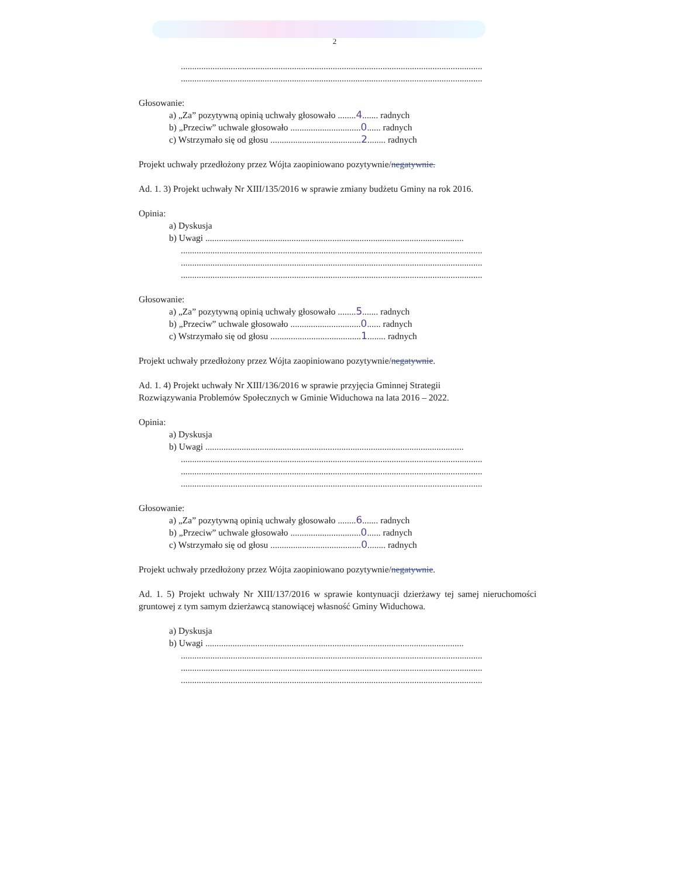2
.....................................................................................................................................
.....................................................................................................................................
Głosowanie:
a) „Za” pozytywną opinią uchwały głosowało ........4....... radnych
b) „Przeciw” uchwale głosowało ...............................0...... radnych
c) Wstrzymało się od głosu ........................................2........ radnych
Projekt uchwały przedłożony przez Wójta zaopiniowano pozytywnie/negatywnie.
Ad. 1. 3) Projekt uchwały Nr XIII/135/2016 w sprawie zmiany budżetu Gminy na rok 2016.
Opinia:
a) Dyskusja
b) Uwagi ..................................................................................................................
.....................................................................................................................................
.....................................................................................................................................
.....................................................................................................................................
Głosowanie:
a) „Za” pozytywną opinią uchwały głosowało ........5....... radnych
b) „Przeciw” uchwale głosowało ...............................0...... radnych
c) Wstrzymało się od głosu ........................................1........ radnych
Projekt uchwały przedłożony przez Wójta zaopiniowano pozytywnie/negatywnie.
Ad. 1. 4) Projekt uchwały Nr XIII/136/2016 w sprawie przyjęcia Gminnej Strategii
Rozwiązywania Problemów Społecznych w Gminie Widuchowa na lata 2016 – 2022.
Opinia:
a) Dyskusja
b) Uwagi ..................................................................................................................
.....................................................................................................................................
.....................................................................................................................................
.....................................................................................................................................
Głosowanie:
a) „Za” pozytywną opinią uchwały głosowało ........6....... radnych
b) „Przeciw” uchwale głosowało ...............................0...... radnych
c) Wstrzymało się od głosu ........................................0........ radnych
Projekt uchwały przedłożony przez Wójta zaopiniowano pozytywnie/negatywnie.
Ad. 1. 5) Projekt uchwały Nr XIII/137/2016 w sprawie kontynuacji dzierżawy tej samej nieruchomości gruntowej z tym samym dzierżawcą stanowiącej własność Gminy Widuchowa.
a) Dyskusja
b) Uwagi ..................................................................................................................
.....................................................................................................................................
.....................................................................................................................................
.....................................................................................................................................